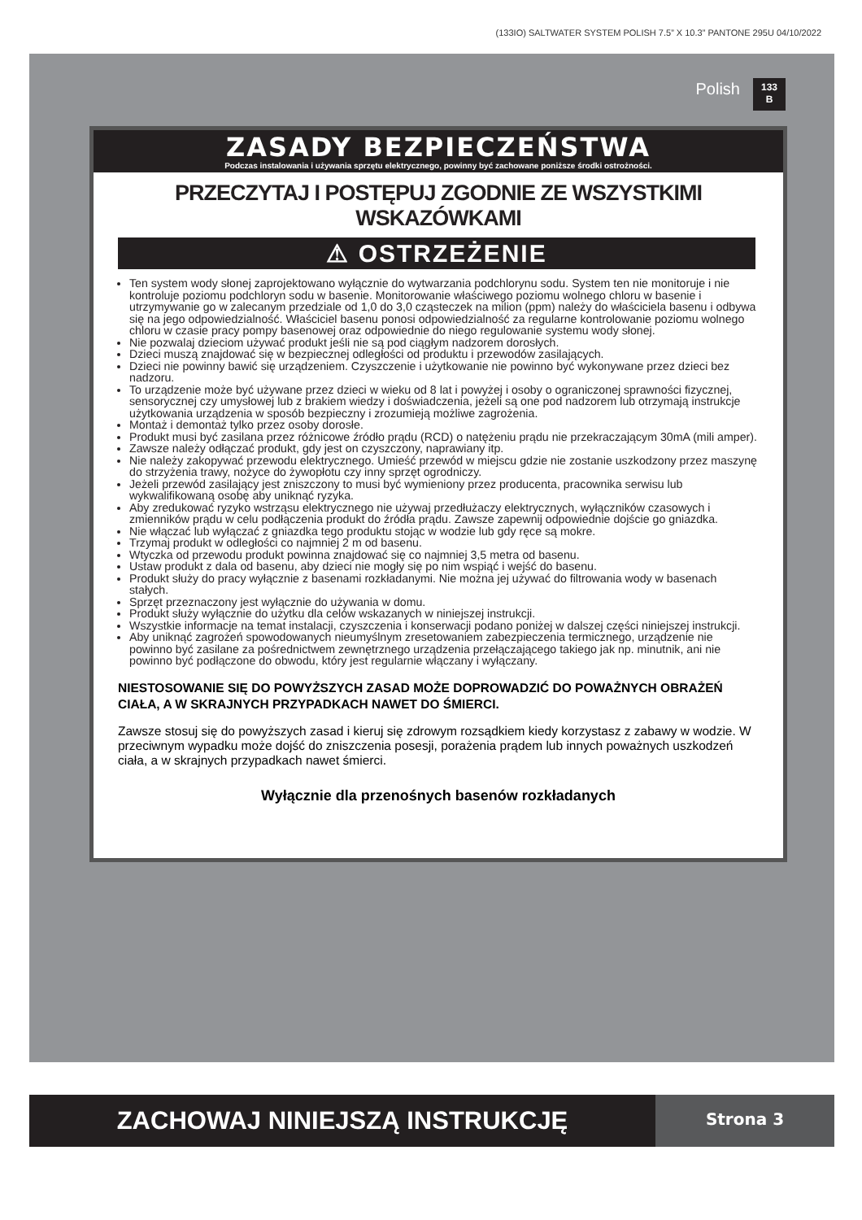(133IO) SALTWATER SYSTEM POLISH 7.5” X 10.3” PANTONE 295U 04/10/2022
Polish
133
B
ZASADY BEZPIECZEŃSTWA
Podczas instalowania i używania sprzętu elektrycznego, powinny być zachowane poniższe środki ostrożności.
PRZECZYTAJ I POSTĘPUJ ZGODNIE ZE WSZYSTKIMI WSKAZÓWKAMI
⚠ OSTRZEŻENIE
Ten system wody słonej zaprojektowano wyłącznie do wytwarzania podchlorynu sodu. System ten nie monitoruje i nie kontroluje poziomu podchloryn sodu w basenie. Monitorowanie właściwego poziomu wolnego chloru w basenie i utrzymywanie go w zalecanym przedziale od 1,0 do 3,0 cząsteczek na milion (ppm) należy do właściciela basenu i odbywa się na jego odpowiedzialność. Właściciel basenu ponosi odpowiedzialność za regularne kontrolowanie poziomu wolnego chloru w czasie pracy pompy basenowej oraz odpowiednie do niego regulowanie systemu wody słonej.
Nie pozwalaj dzieciom używać produkt jeśli nie są pod ciągłym nadzorem dorosłych.
Dzieci muszą znajdować się w bezpiecznej odległości od produktu i przewodów zasilających.
Dzieci nie powinny bawić się urządzeniem. Czyszczenie i użytkowanie nie powinno być wykonywane przez dzieci bez nadzoru.
To urządzenie może być używane przez dzieci w wieku od 8 lat i powyżej i osoby o ograniczonej sprawności fizycznej, sensorycznej czy umysłowej lub z brakiem wiedzy i doświadczenia, jeżeli są one pod nadzorem lub otrzymają instrukcje użytkowania urządzenia w sposób bezpieczny i zrozumieją możliwe zagrożenia.
Montaż i demontaż tylko przez osoby dorosłe.
Produkt musi być zasilana przez różnicowe źródło prądu (RCD) o natężeniu prądu nie przekraczającym 30mA (mili amper).
Zawsze należy odłączać produkt, gdy jest on czyszczony, naprawiany itp.
Nie należy zakopywać przewodu elektrycznego. Umieść przewód w miejscu gdzie nie zostanie uszkodzony przez maszynę do strzyżenia trawy, nożyce do żywopłotu czy inny sprzęt ogrodniczy.
Jeżeli przewód zasilający jest zniszczony to musi być wymieniony przez producenta, pracownika serwisu lub wykwalifikowaną osobę aby uniknąć ryzyka.
Aby zredukować ryzyko wstrząsu elektrycznego nie używaj przedłużaczy elektrycznych, wyłączników czasowych i zmienników prądu w celu podłączenia produkt do źródła prądu. Zawsze zapewnij odpowiednie dojście go gniazdka.
Nie włączać lub wyłączać z gniazdka tego produktu stojąc w wodzie lub gdy ręce są mokre.
Trzymaj produkt w odległości co najmniej 2 m od basenu.
Wtyczka od przewodu produkt powinna znajdować się co najmniej 3,5 metra od basenu.
Ustaw produkt z dala od basenu, aby dzieci nie mogły się po nim wspiąć i wejść do basenu.
Produkt służy do pracy wyłącznie z basenami rozkładanymi. Nie można jej używać do filtrowania wody w basenach stałych.
Sprzęt przeznaczony jest wyłącznie do używania w domu.
Produkt służy wyłącznie do użytku dla celów wskazanych w niniejszej instrukcji.
Wszystkie informacje na temat instalacji, czyszczenia i konserwacji podano poniżej w dalszej części niniejszej instrukcji.
Aby uniknąć zagrożeń spowodowanych nieumyślnym zresetowaniem zabezpieczenia termicznego, urządzenie nie powinno być zasilane za pośrednictwem zewnętrznego urządzenia przełączającego takiego jak np. minutnik, ani nie powinno być podłączone do obwodu, który jest regularnie włączany i wyłączany.
NIESTOSOWANIE SIĘ DO POWYŻSZYCH ZASAD MOŻE DOPROWADZIĆ DO POWAŻNYCH OBRAŻEŃ CIAŁA, A W SKRAJNYCH PRZYPADKACH NAWET DO ŚMIERCI.
Zawsze stosuj się do powyższych zasad i kieruj się zdrowym rozsądkiem kiedy korzystasz z zabawy w wodzie. W przeciwnym wypadku może dojść do zniszczenia posesji, porażenia prądem lub innych poważnych uszkodzeń ciała, a w skrajnych przypadkach nawet śmierci.
Wyłącznie dla przenośnych basenów rozkładanych
ZACHOWAJ NINIEJSZĄ INSTRUKCJĘ Strona 3